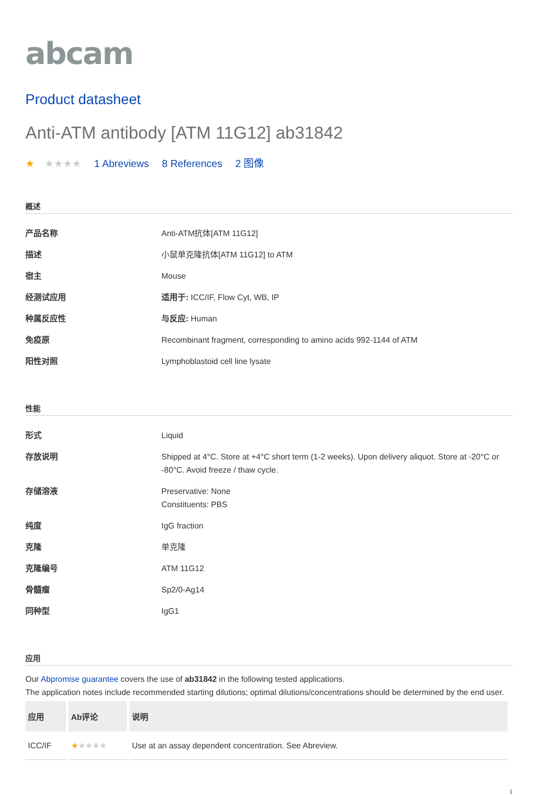abcam
Product datasheet
Anti-ATM antibody [ATM 11G12] ab31842
★ ★★★★ 1 Abreviews 8 References 2 图像
概述
| 产品名称 | Anti-ATM抗体[ATM 11G12] |
| 描述 | 小鼠单克隆抗体[ATM 11G12] to ATM |
| 宿主 | Mouse |
| 经测试应用 | 适用于: ICC/IF, Flow Cyt, WB, IP |
| 种属反应性 | 与反应: Human |
| 免疫原 | Recombinant fragment, corresponding to amino acids 992-1144 of ATM |
| 阳性对照 | Lymphoblastoid cell line lysate |
性能
| 形式 | Liquid |
| 存放说明 | Shipped at 4°C. Store at +4°C short term (1-2 weeks). Upon delivery aliquot. Store at -20°C or -80°C. Avoid freeze / thaw cycle. |
| 存储溶液 | Preservative: None Constituents: PBS |
| 纯度 | IgG fraction |
| 克隆 | 单克隆 |
| 克隆编号 | ATM 11G12 |
| 骨髓瘤 | Sp2/0-Ag14 |
| 同种型 | IgG1 |
应用
Our Abpromise guarantee covers the use of ab31842 in the following tested applications.
The application notes include recommended starting dilutions; optimal dilutions/concentrations should be determined by the end user.
| 应用 | Ab评论 | 说明 |
| --- | --- | --- |
| ICC/IF | ★ ★★★★ | Use at an assay dependent concentration. See Abreview. |
1